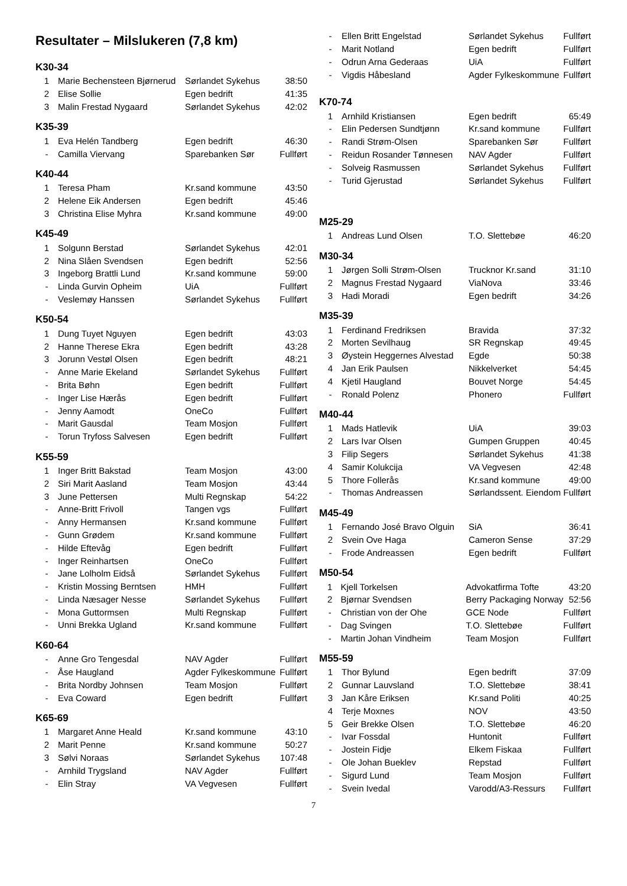Resultater – Milslukeren (7,8 km)
K30-34
| 1 | Marie Bechensteen Bjørnerud | Sørlandet Sykehus | 38:50 |
| 2 | Elise Sollie | Egen bedrift | 41:35 |
| 3 | Malin Frestad Nygaard | Sørlandet Sykehus | 42:02 |
K35-39
| 1 | Eva Helén Tandberg | Egen bedrift | 46:30 |
| - | Camilla Viervang | Sparebanken Sør | Fullført |
K40-44
| 1 | Teresa Pham | Kr.sand kommune | 43:50 |
| 2 | Helene Eik Andersen | Egen bedrift | 45:46 |
| 3 | Christina Elise Myhra | Kr.sand kommune | 49:00 |
K45-49
| 1 | Solgunn Berstad | Sørlandet Sykehus | 42:01 |
| 2 | Nina Slåen Svendsen | Egen bedrift | 52:56 |
| 3 | Ingeborg Brattli Lund | Kr.sand kommune | 59:00 |
| - | Linda Gurvin Opheim | UiA | Fullført |
| - | Veslemøy Hanssen | Sørlandet Sykehus | Fullført |
K50-54
| 1 | Dung Tuyet Nguyen | Egen bedrift | 43:03 |
| 2 | Hanne Therese Ekra | Egen bedrift | 43:28 |
| 3 | Jorunn Vestøl Olsen | Egen bedrift | 48:21 |
| - | Anne Marie Ekeland | Sørlandet Sykehus | Fullført |
| - | Brita Bøhn | Egen bedrift | Fullført |
| - | Inger Lise Hærås | Egen bedrift | Fullført |
| - | Jenny Aamodt | OneCo | Fullført |
| - | Marit Gausdal | Team Mosjon | Fullført |
| - | Torun Tryfoss Salvesen | Egen bedrift | Fullført |
K55-59
| 1 | Inger Britt Bakstad | Team Mosjon | 43:00 |
| 2 | Siri Marit Aasland | Team Mosjon | 43:44 |
| 3 | June Pettersen | Multi Regnskap | 54:22 |
| - | Anne-Britt Frivoll | Tangen vgs | Fullført |
| - | Anny Hermansen | Kr.sand kommune | Fullført |
| - | Gunn Grødem | Kr.sand kommune | Fullført |
| - | Hilde Eftevåg | Egen bedrift | Fullført |
| - | Inger Reinhartsen | OneCo | Fullført |
| - | Jane Lolholm Eidså | Sørlandet Sykehus | Fullført |
| - | Kristin Mossing Berntsen | HMH | Fullført |
| - | Linda Næsager Nesse | Sørlandet Sykehus | Fullført |
| - | Mona Guttormsen | Multi Regnskap | Fullført |
| - | Unni Brekka Ugland | Kr.sand kommune | Fullført |
K60-64
| - | Anne Gro Tengesdal | NAV Agder | Fullført |
| - | Åse Haugland | Agder Fylkeskommune | Fullført |
| - | Brita Nordby Johnsen | Team Mosjon | Fullført |
| - | Eva Coward | Egen bedrift | Fullført |
K65-69
| 1 | Margaret Anne Heald | Kr.sand kommune | 43:10 |
| 2 | Marit Penne | Kr.sand kommune | 50:27 |
| 3 | Sølvi Noraas | Sørlandet Sykehus | 107:48 |
| - | Arnhild Trygsland | NAV Agder | Fullført |
| - | Elin Stray | VA Vegvesen | Fullført |
| - | Ellen Britt Engelstad | Sørlandet Sykehus | Fullført |
| - | Marit Notland | Egen bedrift | Fullført |
| - | Odrun Arna Gederaas | UiA | Fullført |
| - | Vigdis Håbesland | Agder Fylkeskommune | Fullført |
K70-74
| 1 | Arnhild Kristiansen | Egen bedrift | 65:49 |
| - | Elin Pedersen Sundtjønn | Kr.sand kommune | Fullført |
| - | Randi Strøm-Olsen | Sparebanken Sør | Fullført |
| - | Reidun Rosander Tønnesen | NAV Agder | Fullført |
| - | Solveig Rasmussen | Sørlandet Sykehus | Fullført |
| - | Turid Gjerustad | Sørlandet Sykehus | Fullført |
M25-29
| 1 | Andreas Lund Olsen | T.O. Slettebøe | 46:20 |
M30-34
| 1 | Jørgen Solli Strøm-Olsen | Trucknor Kr.sand | 31:10 |
| 2 | Magnus Frestad Nygaard | ViaNova | 33:46 |
| 3 | Hadi Moradi | Egen bedrift | 34:26 |
M35-39
| 1 | Ferdinand Fredriksen | Bravida | 37:32 |
| 2 | Morten Sevilhaug | SR Regnskap | 49:45 |
| 3 | Øystein Heggernes Alvestad | Egde | 50:38 |
| 4 | Jan Erik Paulsen | Nikkelverket | 54:45 |
| 4 | Kjetil Haugland | Bouvet Norge | 54:45 |
| - | Ronald Polenz | Phonero | Fullført |
M40-44
| 1 | Mads Hatlevik | UiA | 39:03 |
| 2 | Lars Ivar Olsen | Gumpen Gruppen | 40:45 |
| 3 | Filip Segers | Sørlandet Sykehus | 41:38 |
| 4 | Samir Kolukcija | VA Vegvesen | 42:48 |
| 5 | Thore Follerås | Kr.sand kommune | 49:00 |
| - | Thomas Andreassen | Sørlandssent. Eiendom | Fullført |
M45-49
| 1 | Fernando José Bravo Olguin | SiA | 36:41 |
| 2 | Svein Ove Haga | Cameron Sense | 37:29 |
| - | Frode Andreassen | Egen bedrift | Fullført |
M50-54
| 1 | Kjell Torkelsen | Advokatfirma Tofte | 43:20 |
| 2 | Bjørnar Svendsen | Berry Packaging Norway | 52:56 |
| - | Christian von der Ohe | GCE Node | Fullført |
| - | Dag Svingen | T.O. Slettebøe | Fullført |
| - | Martin Johan Vindheim | Team Mosjon | Fullført |
M55-59
| 1 | Thor Bylund | Egen bedrift | 37:09 |
| 2 | Gunnar Lauvsland | T.O. Slettebøe | 38:41 |
| 3 | Jan Kåre Eriksen | Kr.sand Politi | 40:25 |
| 4 | Terje Moxnes | NOV | 43:50 |
| 5 | Geir Brekke Olsen | T.O. Slettebøe | 46:20 |
| - | Ivar Fossdal | Huntonit | Fullført |
| - | Jostein Fidje | Elkem Fiskaa | Fullført |
| - | Ole Johan Bueklev | Repstad | Fullført |
| - | Sigurd Lund | Team Mosjon | Fullført |
| - | Svein Ivedal | Varodd/A3-Ressurs | Fullført |
7